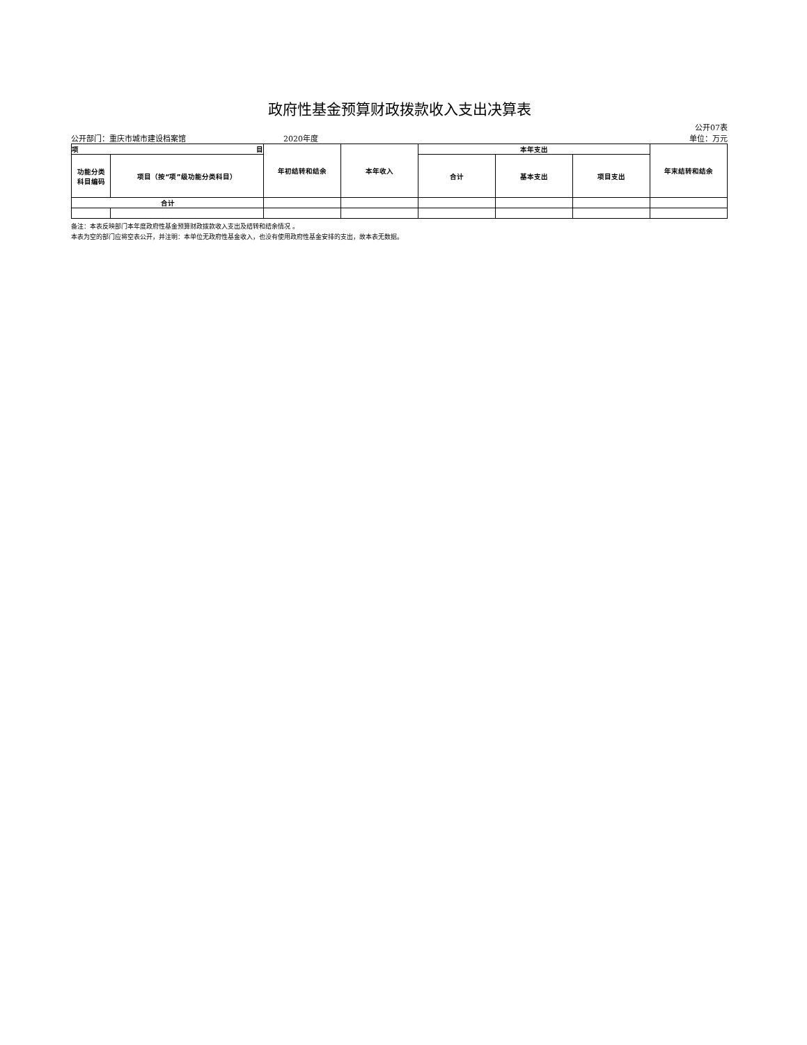政府性基金预算财政拨款收入支出决算表
公开07表
公开部门：重庆市城市建设档案馆 2020年度 单位：万元
| 项 目 | | 年初结转和结余 | 本年收入 | 本年支出 | | | 年末结转和结余 |
| --- | --- | --- | --- | --- | --- | --- | --- |
| 功能分类 科目编码 | 项目（按“项”级功能分类科目） | | | 合计 | 基本支出 | 项目支出 | |
| 合计 | | | | | | | |
备注：本表反映部门本年度政府性基金预算财政拨款收入支出及结转和结余情况 。
本表为空的部门应将空表公开，并注明：本单位无政府性基金收入，也没有使用政府性基金安排的支出，故本表无数据。